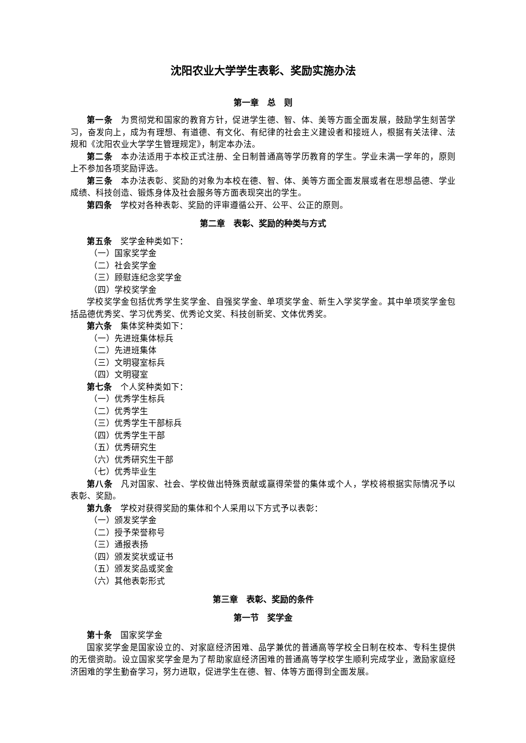沈阳农业大学学生表彰、奖励实施办法
第一章　总　则
第一条　为贯彻党和国家的教育方针，促进学生德、智、体、美等方面全面发展，鼓励学生刻苦学习，奋发向上，成为有理想、有道德、有文化、有纪律的社会主义建设者和接班人，根据有关法律、法规和《沈阳农业大学学生管理规定》，制定本办法。
第二条　本办法适用于本校正式注册、全日制普通高等学历教育的学生。学业未满一学年的，原则上不参加各项奖励评选。
第三条　本办法表彰、奖励的对象为本校在德、智、体、美等方面全面发展或者在思想品德、学业成绩、科技创造、锻炼身体及社会服务等方面表现突出的学生。
第四条　学校对各种表彰、奖励的评审遵循公开、公平、公正的原则。
第二章　表彰、奖励的种类与方式
第五条　奖学金种类如下：
（一）国家奖学金
（二）社会奖学金
（三）顾慰连纪念奖学金
（四）学校奖学金
学校奖学金包括优秀学生奖学金、自强奖学金、单项奖学金、新生入学奖学金。其中单项奖学金包括品德优秀奖、学习优秀奖、优秀论文奖、科技创新奖、文体优秀奖。
第六条　集体奖种类如下：
（一）先进班集体标兵
（二）先进班集体
（三）文明寝室标兵
（四）文明寝室
第七条　个人奖种类如下：
（一）优秀学生标兵
（二）优秀学生
（三）优秀学生干部标兵
（四）优秀学生干部
（五）优秀研究生
（六）优秀研究生干部
（七）优秀毕业生
第八条　凡对国家、社会、学校做出特殊贡献或赢得荣誉的集体或个人，学校将根据实际情况予以表彰、奖励。
第九条　学校对获得奖励的集体和个人采用以下方式予以表彰：
（一）颁发奖学金
（二）授予荣誉称号
（三）通报表扬
（四）颁发奖状或证书
（五）颁发奖品或奖金
（六）其他表彰形式
第三章　表彰、奖励的条件
第一节　奖学金
第十条　国家奖学金
国家奖学金是国家设立的、对家庭经济困难、品学兼优的普通高等学校全日制在校本、专科生提供的无偿资助。设立国家奖学金是为了帮助家庭经济困难的普通高等学校学生顺利完成学业，激励家庭经济困难的学生勤奋学习，努力进取，促进学生在德、智、体等方面得到全面发展。